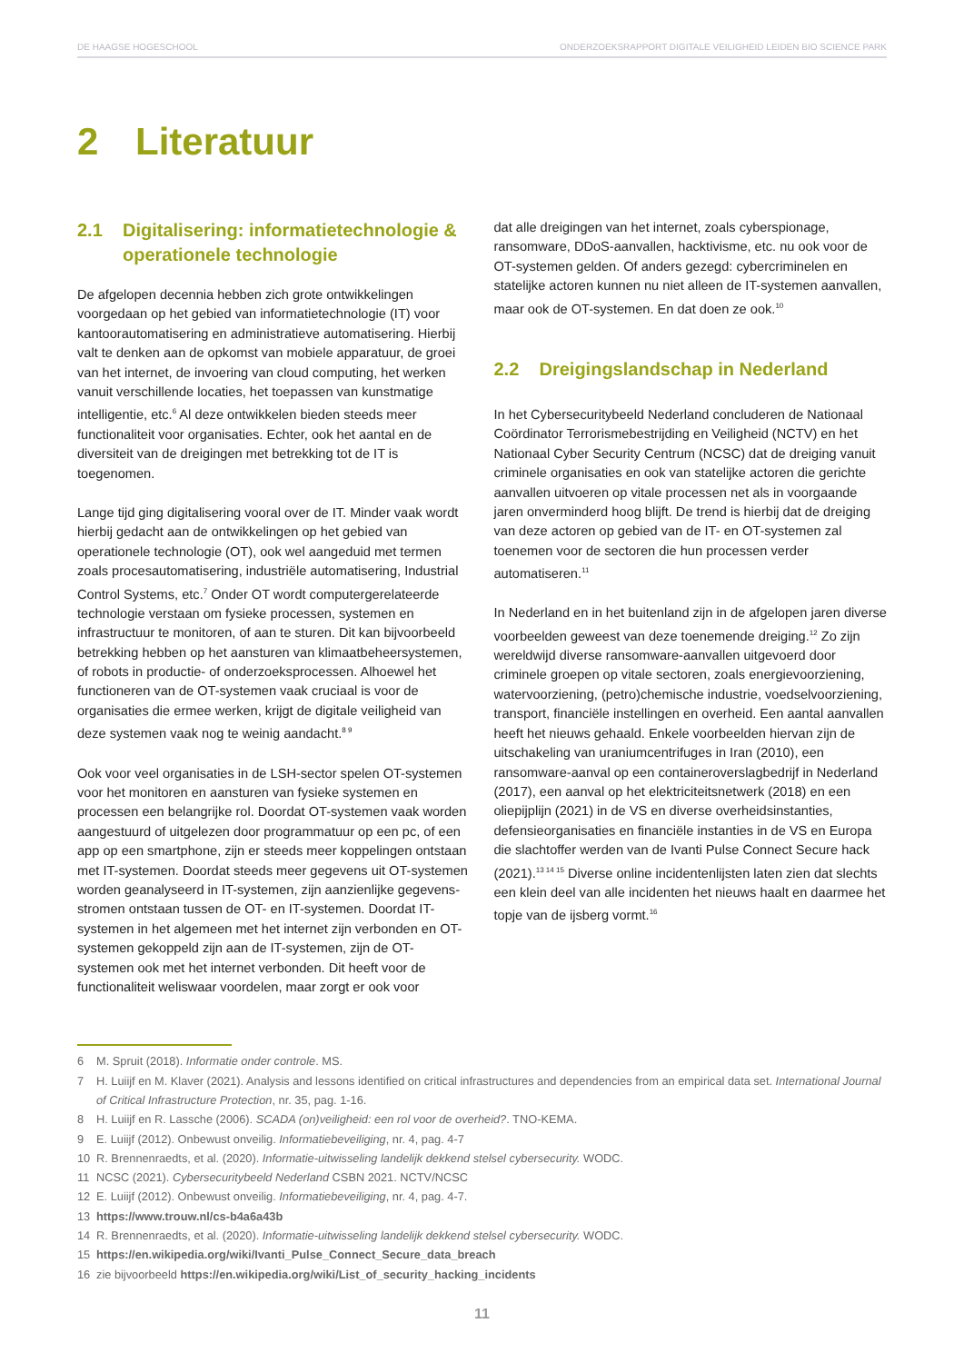DE HAAGSE HOGESCHOOL ONDERZOEKSRAPPORT DIGITALE VEILIGHEID LEIDEN BIO SCIENCE PARK
2 Literatuur
2.1 Digitalisering: informatietechnologie & operationele technologie
De afgelopen decennia hebben zich grote ontwikkelingen voorgedaan op het gebied van informatietechnologie (IT) voor kantoorautomatisering en administratieve automatisering. Hierbij valt te denken aan de opkomst van mobiele apparatuur, de groei van het internet, de invoering van cloud computing, het werken vanuit verschillende locaties, het toepassen van kunstmatige intelligentie, etc.<sup>6</sup> Al deze ontwikkelen bieden steeds meer functionaliteit voor organisaties. Echter, ook het aantal en de diversiteit van de dreigingen met betrekking tot de IT is toegenomen.
Lange tijd ging digitalisering vooral over de IT. Minder vaak wordt hierbij gedacht aan de ontwikkelingen op het gebied van operationele technologie (OT), ook wel aangeduid met termen zoals procesautomatisering, industriële automatisering, Industrial Control Systems, etc.<sup>7</sup> Onder OT wordt computergerelateerde technologie verstaan om fysieke processen, systemen en infrastructuur te monitoren, of aan te sturen. Dit kan bijvoorbeeld betrekking hebben op het aansturen van klimaatbeheersystemen, of robots in productie- of onderzoeksprocessen. Alhoewel het functioneren van de OT-systemen vaak cruciaal is voor de organisaties die ermee werken, krijgt de digitale veiligheid van deze systemen vaak nog te weinig aandacht.<sup>8 9</sup>
Ook voor veel organisaties in de LSH-sector spelen OT-systemen voor het monitoren en aansturen van fysieke systemen en processen een belangrijke rol. Doordat OT-systemen vaak worden aangestuurd of uitgelezen door programmatuur op een pc, of een app op een smartphone, zijn er steeds meer koppelingen ontstaan met IT-systemen. Doordat steeds meer gegevens uit OT-systemen worden geanalyseerd in IT-systemen, zijn aanzienlijke gegevens-stromen ontstaan tussen de OT- en IT-systemen. Doordat IT-systemen in het algemeen met het internet zijn verbonden en OT-systemen gekoppeld zijn aan de IT-systemen, zijn de OT-systemen ook met het internet verbonden. Dit heeft voor de functionaliteit weliswaar voordelen, maar zorgt er ook voor
dat alle dreigingen van het internet, zoals cyberspionage, ransomware, DDoS-aanvallen, hacktivisme, etc. nu ook voor de OT-systemen gelden. Of anders gezegd: cybercriminelen en statelijke actoren kunnen nu niet alleen de IT-systemen aanvallen, maar ook de OT-systemen. En dat doen ze ook.<sup>10</sup>
2.2 Dreigingslandschap in Nederland
In het Cybersecuritybeeld Nederland concluderen de Nationaal Coördinator Terrorismebestrijding en Veiligheid (NCTV) en het Nationaal Cyber Security Centrum (NCSC) dat de dreiging vanuit criminele organisaties en ook van statelijke actoren die gerichte aanvallen uitvoeren op vitale processen net als in voorgaande jaren onverminderd hoog blijft. De trend is hierbij dat de dreiging van deze actoren op gebied van de IT- en OT-systemen zal toenemen voor de sectoren die hun processen verder automatiseren.<sup>11</sup>
In Nederland en in het buitenland zijn in de afgelopen jaren diverse voorbeelden geweest van deze toenemende dreiging.<sup>12</sup> Zo zijn wereldwijd diverse ransomware-aanvallen uitgevoerd door criminele groepen op vitale sectoren, zoals energievoorziening, watervoorziening, (petro)chemische industrie, voedselvoorziening, transport, financiële instellingen en overheid. Een aantal aanvallen heeft het nieuws gehaald. Enkele voorbeelden hiervan zijn de uitschakeling van uraniumcentrifuges in Iran (2010), een ransomware-aanval op een containeroverslagbedrijf in Nederland (2017), een aanval op het elektriciteitsnetwerk (2018) en een oliepijplijn (2021) in de VS en diverse overheidsinstanties, defensieorganisaties en financiële instanties in de VS en Europa die slachtoffer werden van de Ivanti Pulse Connect Secure hack (2021).<sup>13 14 15</sup> Diverse online incidentenlijsten laten zien dat slechts een klein deel van alle incidenten het nieuws haalt en daarmee het topje van de ijsberg vormt.<sup>16</sup>
6 M. Spruit (2018). Informatie onder controle. MS.
7 H. Luiijf en M. Klaver (2021). Analysis and lessons identified on critical infrastructures and dependencies from an empirical data set. International Journal of Critical Infrastructure Protection, nr. 35, pag. 1-16.
8 H. Luiijf en R. Lassche (2006). SCADA (on)veiligheid: een rol voor de overheid?. TNO-KEMA.
9 E. Luiijf (2012). Onbewust onveilig. Informatiebeveiliging, nr. 4, pag. 4-7
10 R. Brennenraedts, et al. (2020). Informatie-uitwisseling landelijk dekkend stelsel cybersecurity. WODC.
11 NCSC (2021). Cybersecuritybeeld Nederland CSBN 2021. NCTV/NCSC
12 E. Luiijf (2012). Onbewust onveilig. Informatiebeveiliging, nr. 4, pag. 4-7.
13 https://www.trouw.nl/cs-b4a6a43b
14 R. Brennenraedts, et al. (2020). Informatie-uitwisseling landelijk dekkend stelsel cybersecurity. WODC.
15 https://en.wikipedia.org/wiki/Ivanti_Pulse_Connect_Secure_data_breach
16 zie bijvoorbeeld https://en.wikipedia.org/wiki/List_of_security_hacking_incidents
11